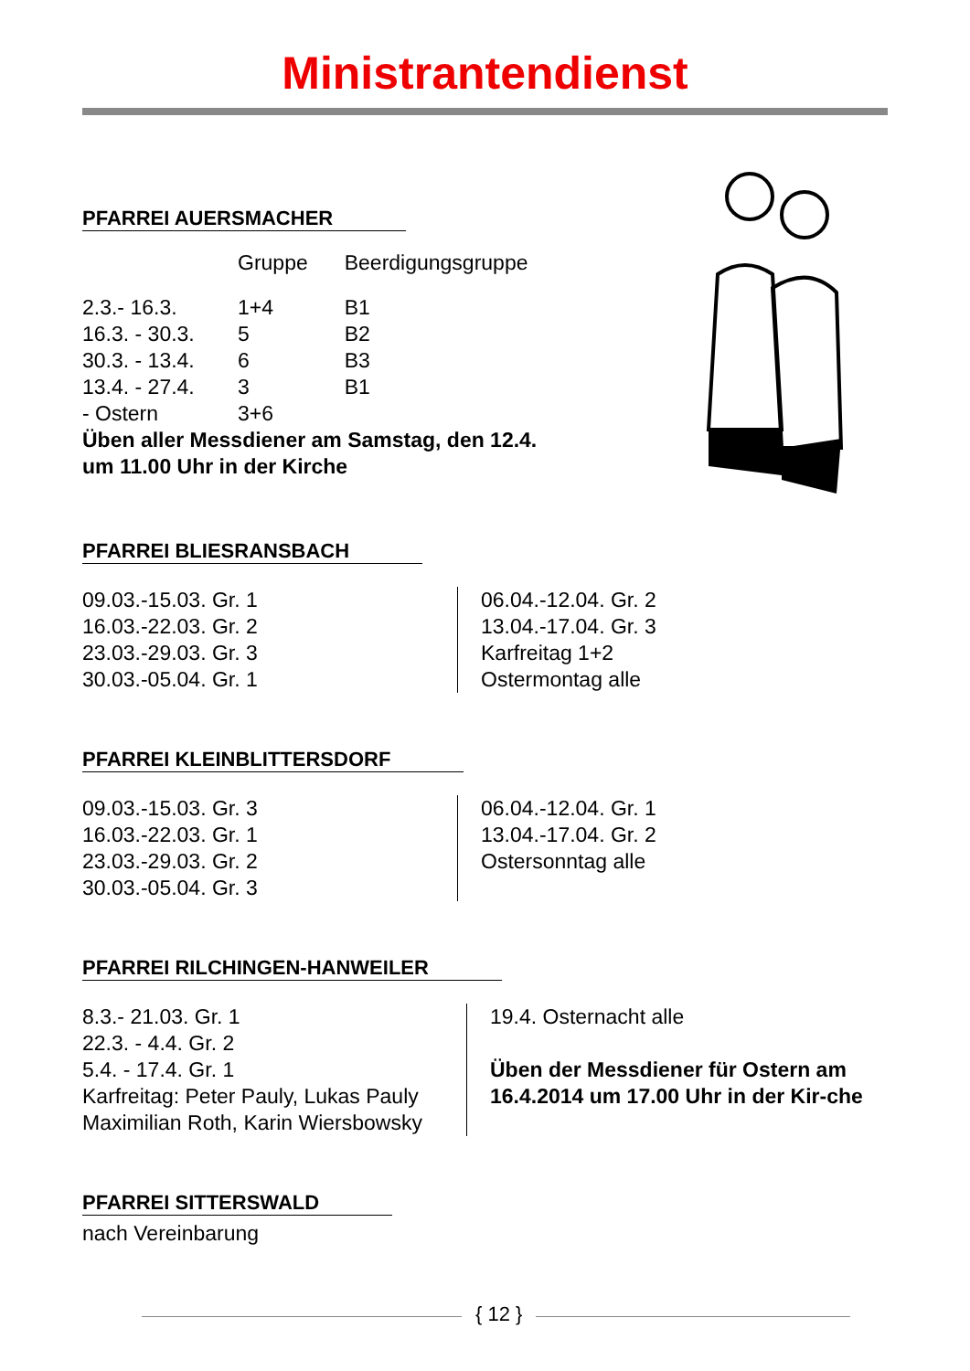Ministrantendienst
PFARREI AUERSMACHER
| | Gruppe | Beerdigungsgruppe |
| --- | --- | --- |
| 2.3.- 16.3. | 1+4 | B1 |
| 16.3. - 30.3. | 5 | B2 |
| 30.3. - 13.4. | 6 | B3 |
| 13.4. - 27.4. | 3 | B1 |
| - Ostern | 3+6 | |
Üben aller Messdiener am Samstag, den 12.4.
um 11.00 Uhr in der Kirche
PFARREI BLIESRANSBACH
09.03.-15.03. Gr. 1
16.03.-22.03. Gr. 2
23.03.-29.03. Gr. 3
30.03.-05.04. Gr. 1
06.04.-12.04. Gr. 2
13.04.-17.04. Gr. 3
Karfreitag 1+2
Ostermontag alle
PFARREI KLEINBLITTERSDORF
09.03.-15.03. Gr. 3
16.03.-22.03. Gr. 1
23.03.-29.03. Gr. 2
30.03.-05.04. Gr. 3
06.04.-12.04. Gr. 1
13.04.-17.04. Gr. 2
Ostersonntag alle
PFARREI RILCHINGEN-HANWEILER
8.3.- 21.03. Gr. 1
22.3. - 4.4. Gr. 2
5.4. - 17.4. Gr. 1
Karfreitag: Peter Pauly, Lukas Pauly
Maximilian Roth, Karin Wiersbowsky
19.4. Osternacht alle
Üben der Messdiener für Ostern am 16.4.2014 um 17.00 Uhr in der Kir-che
PFARREI SITTERSWALD
nach Vereinbarung
{ 12 }